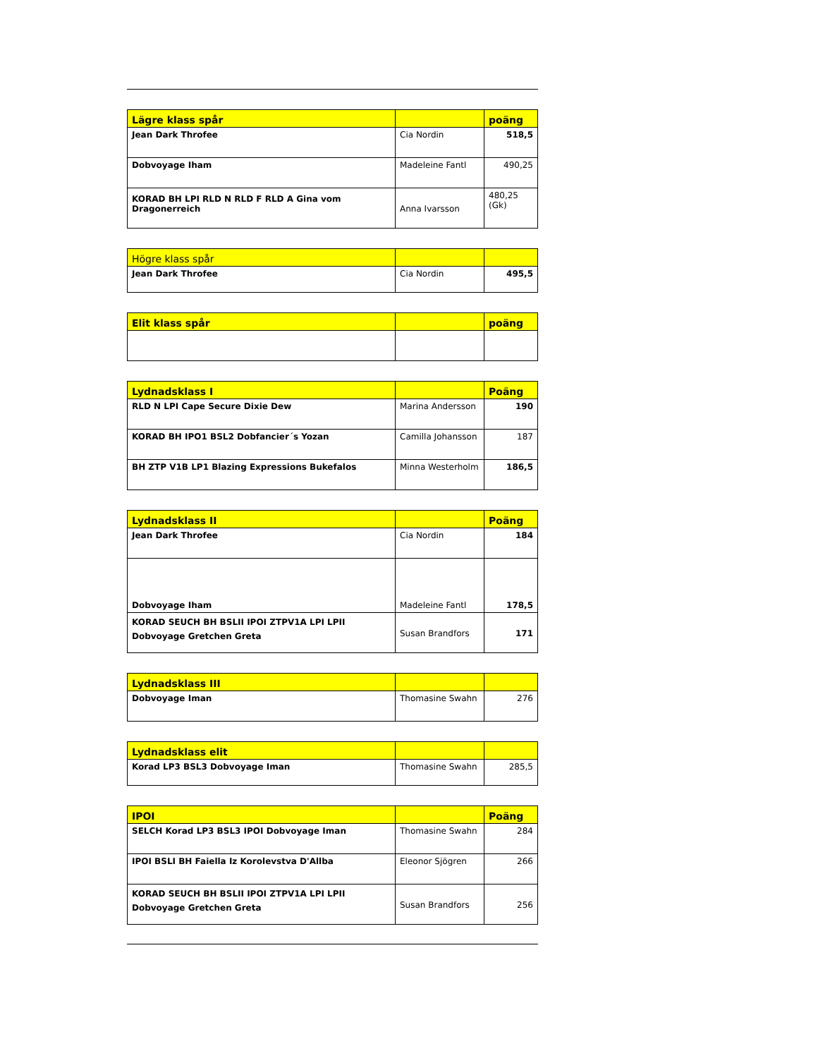| Lägre klass spår | | poäng |
| --- | --- | --- |
| Jean Dark Throfee | Cia Nordin | 518,5 |
| Dobvoyage Iham | Madeleine Fantl | 490,25 |
| KORAD BH LPI RLD N RLD F RLD A Gina vom Dragonerreich | Anna Ivarsson | 480,25 (Gk) |
| Högre klass spår | | |
| --- | --- | --- |
| Jean Dark Throfee | Cia Nordin | 495,5 |
| Elit klass spår | | poäng |
| --- | --- | --- |
| Lydnadsklass I | | Poäng |
| --- | --- | --- |
| RLD N LPI Cape Secure Dixie Dew | Marina Andersson | 190 |
| KORAD BH IPO1 BSL2 Dobfancier´s Yozan | Camilla Johansson | 187 |
| BH ZTP V1B LP1 Blazing Expressions Bukefalos | Minna Westerholm | 186,5 |
| Lydnadsklass II | | Poäng |
| --- | --- | --- |
| Jean Dark Throfee | Cia Nordin | 184 |
| Dobvoyage Iham | Madeleine Fantl | 178,5 |
| KORAD SEUCH BH BSLII IPOI ZTPV1A LPI LPII Dobvoyage Gretchen Greta | Susan Brandfors | 171 |
| Lydnadsklass III | | |
| --- | --- | --- |
| Dobvoyage Iman | Thomasine Swahn | 276 |
| Lydnadsklass elit | | |
| --- | --- | --- |
| Korad LP3 BSL3 Dobvoyage Iman | Thomasine Swahn | 285,5 |
| IPOI | | Poäng |
| --- | --- | --- |
| SELCH Korad LP3 BSL3 IPOI Dobvoyage Iman | Thomasine Swahn | 284 |
| IPOI BSLI BH Faiella Iz Korolevstva D'Allba | Eleonor Sjögren | 266 |
| KORAD SEUCH BH BSLII IPOI ZTPV1A LPI LPII Dobvoyage Gretchen Greta | Susan Brandfors | 256 |